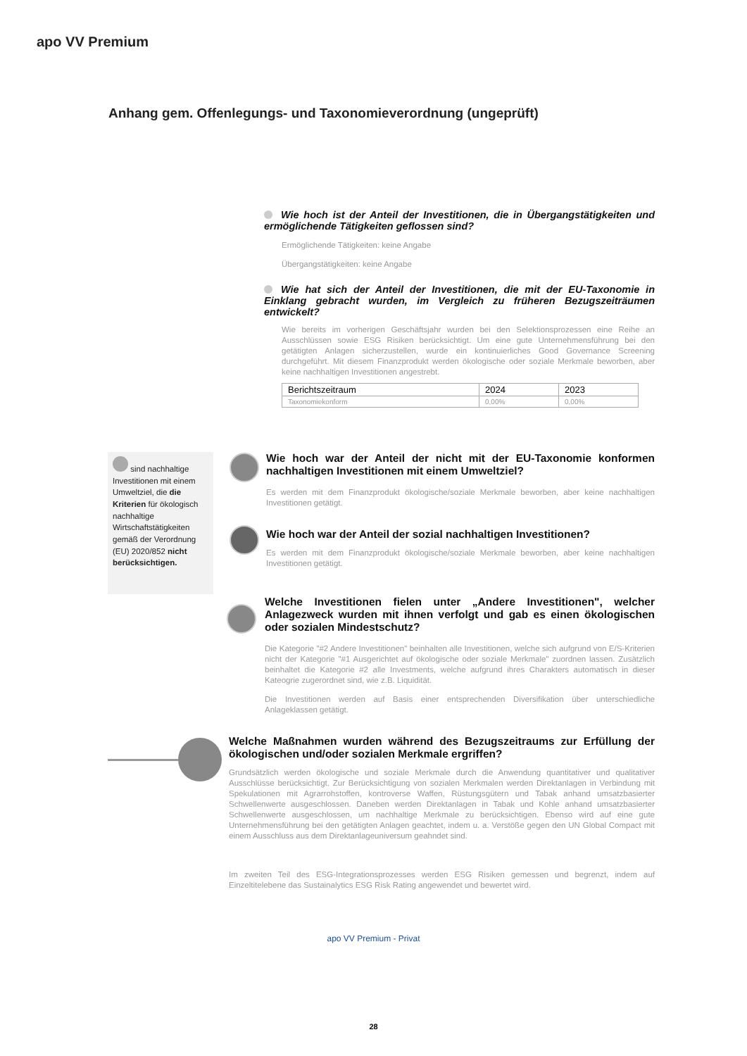apo VV Premium
Anhang gem. Offenlegungs- und Taxonomieverordnung (ungeprüft)
Wie hoch ist der Anteil der Investitionen, die in Übergangstätigkeiten und ermöglichende Tätigkeiten geflossen sind?
Ermöglichende Tätigkeiten: keine Angabe
Übergangstätigkeiten: keine Angabe
Wie hat sich der Anteil der Investitionen, die mit der EU-Taxonomie in Einklang gebracht wurden, im Vergleich zu früheren Bezugszeiträumen entwickelt?
Wie bereits im vorherigen Geschäftsjahr wurden bei den Selektionsprozessen eine Reihe an Ausschlüssen sowie ESG Risiken berücksichtigt. Um eine gute Unternehmensführung bei den getätigten Anlagen sicherzustellen, wurde ein kontinuierliches Good Governance Screening durchgeführt. Mit diesem Finanzprodukt werden ökologische oder soziale Merkmale beworben, aber keine nachhaltigen Investitionen angestrebt.
| Berichtszeitraum | 2024 | 2023 |
| Taxonomiekonform | 0,00% | 0,00% |
sind nachhaltige Investitionen mit einem Umweltziel, die die Kriterien für ökologisch nachhaltige Wirtschaftstätigkeiten gemäß der Verordnung (EU) 2020/852 nicht berücksichtigen.
Wie hoch war der Anteil der nicht mit der EU-Taxonomie konformen nachhaltigen Investitionen mit einem Umweltziel?
Es werden mit dem Finanzprodukt ökologische/soziale Merkmale beworben, aber keine nachhaltigen Investitionen getätigt.
Wie hoch war der Anteil der sozial nachhaltigen Investitionen?
Es werden mit dem Finanzprodukt ökologische/soziale Merkmale beworben, aber keine nachhaltigen Investitionen getätigt.
Welche Investitionen fielen unter „Andere Investitionen", welcher Anlagezweck wurden mit ihnen verfolgt und gab es einen ökologischen oder sozialen Mindestschutz?
Die Kategorie "#2 Andere Investitionen" beinhalten alle Investitionen, welche sich aufgrund von E/S-Kriterien nicht der Kategorie "#1 Ausgerichtet auf ökologische oder soziale Merkmale" zuordnen lassen. Zusätzlich beinhaltet die Kategorie #2 alle Investments, welche aufgrund ihres Charakters automatisch in dieser Kateogrie zugerordnet sind, wie z.B. Liquidität.
Die Investitionen werden auf Basis einer entsprechenden Diversifikation über unterschiedliche Anlageklassen getätigt.
Welche Maßnahmen wurden während des Bezugszeitraums zur Erfüllung der ökologischen und/oder sozialen Merkmale ergriffen?
Grundsätzlich werden ökologische und soziale Merkmale durch die Anwendung quantitativer und qualitativer Ausschlüsse berücksichtigt. Zur Berücksichtigung von sozialen Merkmalen werden Direktanlagen in Verbindung mit Spekulationen mit Agrarrohstoffen, kontroverse Waffen, Rüstungsgütern und Tabak anhand umsatzbasierter Schwellenwerte ausgeschlossen. Daneben werden Direktanlagen in Tabak und Kohle anhand umsatzbasierter Schwellenwerte ausgeschlossen, um nachhaltige Merkmale zu berücksichtigen. Ebenso wird auf eine gute Unternehmensführung bei den getätigten Anlagen geachtet, indem u. a. Verstöße gegen den UN Global Compact mit einem Ausschluss aus dem Direktanlageuniversum geahndet sind.
Im zweiten Teil des ESG-Integrationsprozesses werden ESG Risiken gemessen und begrenzt, indem auf Einzeltitelebene das Sustainalytics ESG Risk Rating angewendet und bewertet wird.
apo VV Premium - Privat
28